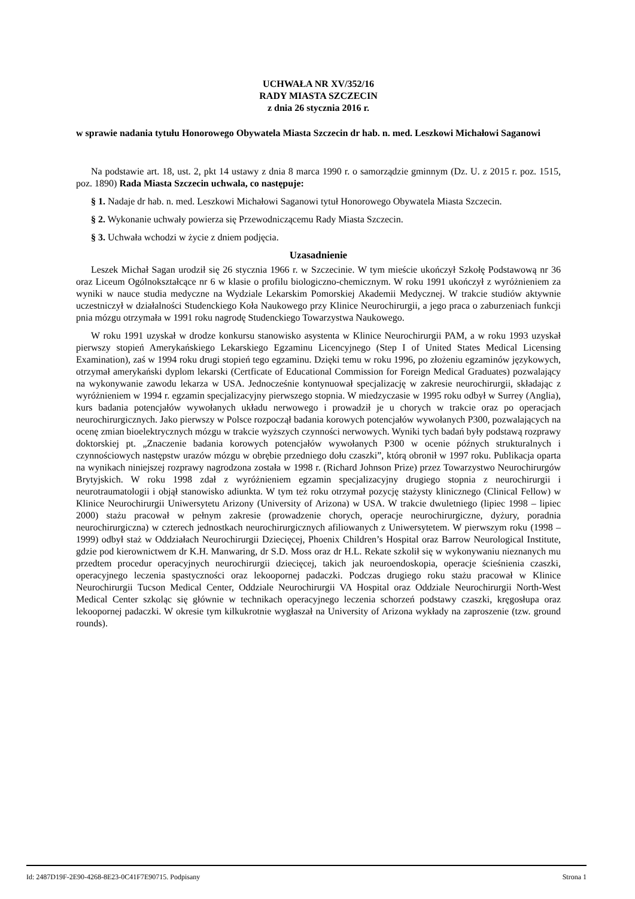UCHWAŁA NR XV/352/16
RADY MIASTA SZCZECIN
z dnia 26 stycznia 2016 r.
w sprawie nadania tytułu Honorowego Obywatela Miasta Szczecin dr hab. n. med. Leszkowi Michałowi Saganowi
Na podstawie art. 18, ust. 2, pkt 14 ustawy z dnia 8 marca 1990 r. o samorządzie gminnym (Dz. U. z 2015 r. poz. 1515, poz. 1890) Rada Miasta Szczecin uchwala, co następuje:
§ 1. Nadaje dr hab. n. med. Leszkowi Michałowi Saganowi tytuł Honorowego Obywatela Miasta Szczecin.
§ 2. Wykonanie uchwały powierza się Przewodniczącemu Rady Miasta Szczecin.
§ 3. Uchwała wchodzi w życie z dniem podjęcia.
Uzasadnienie
Leszek Michał Sagan urodził się 26 stycznia 1966 r. w Szczecinie. W tym mieście ukończył Szkołę Podstawową nr 36 oraz Liceum Ogólnokształcące nr 6 w klasie o profilu biologiczno-chemicznym. W roku 1991 ukończył z wyróżnieniem za wyniki w nauce studia medyczne na Wydziale Lekarskim Pomorskiej Akademii Medycznej. W trakcie studiów aktywnie uczestniczył w działalności Studenckiego Koła Naukowego przy Klinice Neurochirurgii, a jego praca o zaburzeniach funkcji pnia mózgu otrzymała w 1991 roku nagrodę Studenckiego Towarzystwa Naukowego.
W roku 1991 uzyskał w drodze konkursu stanowisko asystenta w Klinice Neurochirurgii PAM, a w roku 1993 uzyskał pierwszy stopień Amerykańskiego Lekarskiego Egzaminu Licencyjnego (Step I of United States Medical Licensing Examination), zaś w 1994 roku drugi stopień tego egzaminu. Dzięki temu w roku 1996, po złożeniu egzaminów językowych, otrzymał amerykański dyplom lekarski (Certficate of Educational Commission for Foreign Medical Graduates) pozwalający na wykonywanie zawodu lekarza w USA. Jednocześnie kontynuował specjalizację w zakresie neurochirurgii, składając z wyróżnieniem w 1994 r. egzamin specjalizacyjny pierwszego stopnia. W miedzyczasie w 1995 roku odbył w Surrey (Anglia), kurs badania potencjałów wywołanych układu nerwowego i prowadził je u chorych w trakcie oraz po operacjach neurochirurgicznych. Jako pierwszy w Polsce rozpoczął badania korowych potencjałów wywołanych P300, pozwalających na ocenę zmian bioelektrycznych mózgu w trakcie wyższych czynności nerwowych. Wyniki tych badań były podstawą rozprawy doktorskiej pt. „Znaczenie badania korowych potencjałów wywołanych P300 w ocenie późnych strukturalnych i czynnościowych następstw urazów mózgu w obrębie przedniego dołu czaszki”, którą obronił w 1997 roku. Publikacja oparta na wynikach niniejszej rozprawy nagrodzona została w 1998 r. (Richard Johnson Prize) przez Towarzystwo Neurochirurgów Brytyjskich. W roku 1998 zdał z wyróżnieniem egzamin specjalizacyjny drugiego stopnia z neurochirurgii i neurotraumatologii i objął stanowisko adiunkta. W tym też roku otrzymał pozycję stażysty klinicznego (Clinical Fellow) w Klinice Neurochirurgii Uniwersytetu Arizony (University of Arizona) w USA. W trakcie dwuletniego (lipiec 1998 – lipiec 2000) stażu pracował w pełnym zakresie (prowadzenie chorych, operacje neurochirurgiczne, dyżury, poradnia neurochirurgiczna) w czterech jednostkach neurochirurgicznych afiliowanych z Uniwersytetem. W pierwszym roku (1998 – 1999) odbył staż w Oddziałach Neurochirurgii Dziecięcej, Phoenix Children’s Hospital oraz Barrow Neurological Institute, gdzie pod kierownictwem dr K.H. Manwaring, dr S.D. Moss oraz dr H.L. Rekate szkolił się w wykonywaniu nieznanych mu przedtem procedur operacyjnych neurochirurgii dziecięcej, takich jak neuroendoskopia, operacje ścieśnienia czaszki, operacyjnego leczenia spastyczności oraz lekoopornej padaczki. Podczas drugiego roku stażu pracował w Klinice Neurochirurgii Tucson Medical Center, Oddziale Neurochirurgii VA Hospital oraz Oddziale Neurochirurgii North-West Medical Center szkoląc się głównie w technikach operacyjnego leczenia schorzeń podstawy czaszki, kręgosłupa oraz lekoopornej padaczki. W okresie tym kilkukrotnie wygłaszał na University of Arizona wykłady na zaproszenie (tzw. ground rounds).
Id: 2487D19F-2E90-4268-8E23-0C41F7E90715. Podpisany Strona 1